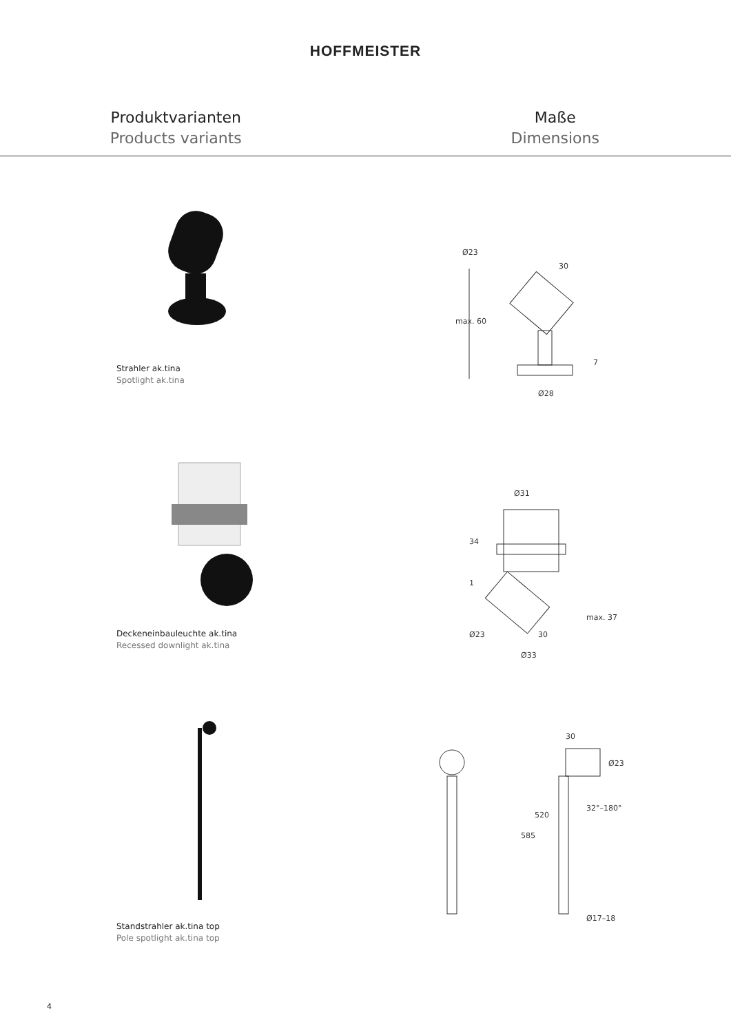HOFFMEISTER
Produktvarianten
Products variants
Maße
Dimensions
Strahler ak.tina
Spotlight ak.tina
max. 60
Ø28
30
Ø23
7
Deckeneinbauleuchte ak.tina
Recessed downlight ak.tina
Ø31
34
1
max. 37
Ø23
30
Ø33
Standstrahler ak.tina top
Pole spotlight ak.tina top
30
Ø23
32°–180°
585
520
Ø17–18
4